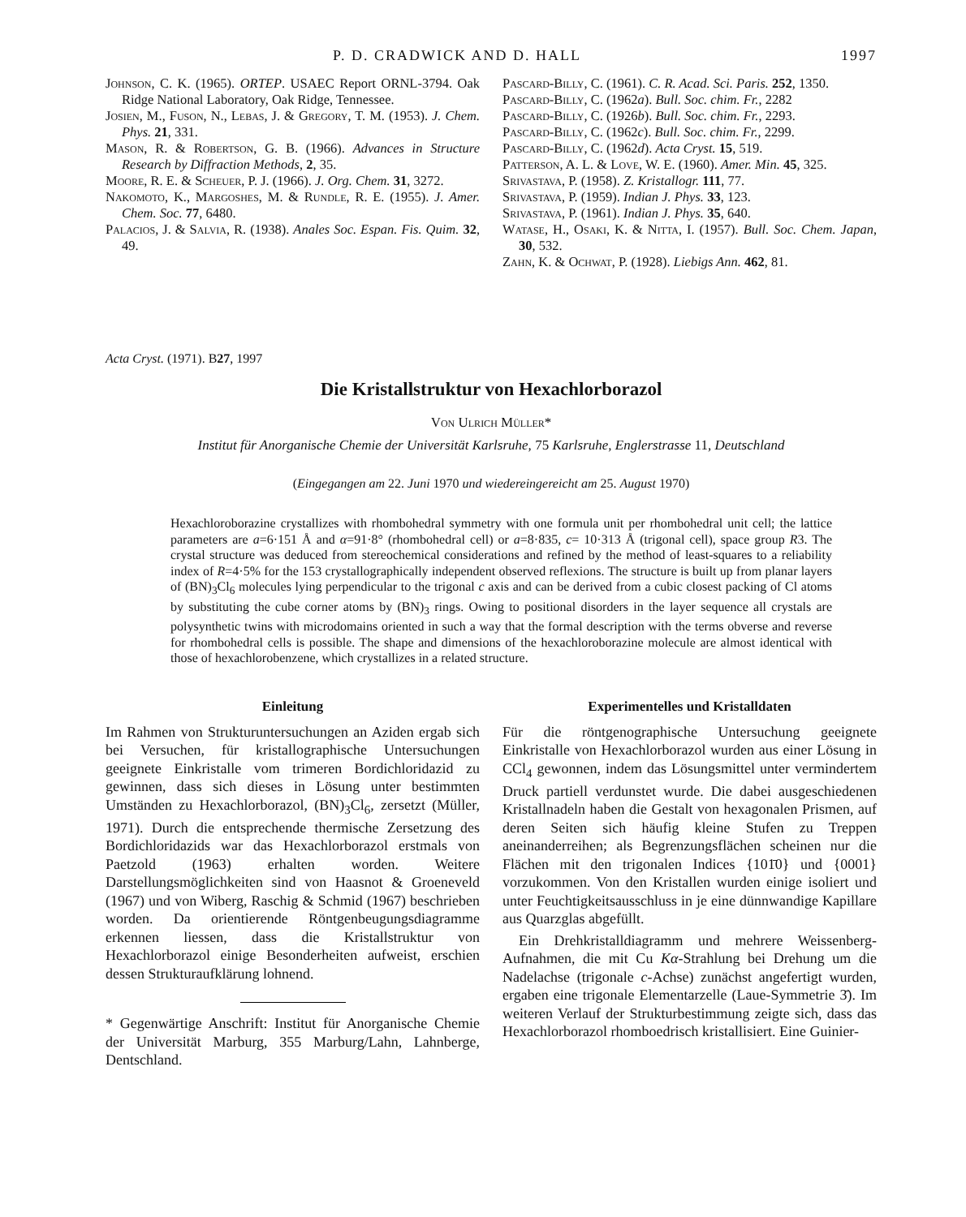P. D. CRADWICK AND D. HALL 1997
Johnson, C. K. (1965). ORTEP. USAEC Report ORNL-3794. Oak Ridge National Laboratory, Oak Ridge, Tennessee.
Josien, M., Fuson, N., Lebas, J. & Gregory, T. M. (1953). J. Chem. Phys. 21, 331.
Mason, R. & Robertson, G. B. (1966). Advances in Structure Research by Diffraction Methods, 2, 35.
Moore, R. E. & Scheuer, P. J. (1966). J. Org. Chem. 31, 3272.
Nakomoto, K., Margoshes, M. & Rundle, R. E. (1955). J. Amer. Chem. Soc. 77, 6480.
Palacios, J. & Salvia, R. (1938). Anales Soc. Espan. Fis. Quim. 32, 49.
Pascard-Billy, C. (1961). C. R. Acad. Sci. Paris. 252, 1350.
Pascard-Billy, C. (1962a). Bull. Soc. chim. Fr., 2282
Pascard-Billy, C. (1926b). Bull. Soc. chim. Fr., 2293.
Pascard-Billy, C. (1962c). Bull. Soc. chim. Fr., 2299.
Pascard-Billy, C. (1962d). Acta Cryst. 15, 519.
Patterson, A. L. & Love, W. E. (1960). Amer. Min. 45, 325.
Srivastava, P. (1958). Z. Kristallogr. 111, 77.
Srivastava, P. (1959). Indian J. Phys. 33, 123.
Srivastava, P. (1961). Indian J. Phys. 35, 640.
Watase, H., Osaki, K. & Nitta, I. (1957). Bull. Soc. Chem. Japan, 30, 532.
Zahn, K. & Ochwat, P. (1928). Liebigs Ann. 462, 81.
Acta Cryst. (1971). B27, 1997
Die Kristallstruktur von Hexachlorborazol
Von Ulrich Müller*
Institut für Anorganische Chemie der Universität Karlsruhe, 75 Karlsruhe, Englerstrasse 11, Deutschland
(Eingegangen am 22. Juni 1970 und wiedereingereicht am 25. August 1970)
Hexachloroborazine crystallizes with rhombohedral symmetry with one formula unit per rhombohedral unit cell; the lattice parameters are a=6·151 Å and α=91·8° (rhombohedral cell) or a=8·835, c= 10·313 Å (trigonal cell), space group R3. The crystal structure was deduced from stereochemical considerations and refined by the method of least-squares to a reliability index of R=4·5% for the 153 crystallographically independent observed reflexions. The structure is built up from planar layers of (BN)<sub>3</sub>Cl<sub>6</sub> molecules lying perpendicular to the trigonal c axis and can be derived from a cubic closest packing of Cl atoms by substituting the cube corner atoms by (BN)<sub>3</sub> rings. Owing to positional disorders in the layer sequence all crystals are polysynthetic twins with microdomains oriented in such a way that the formal description with the terms obverse and reverse for rhombohedral cells is possible. The shape and dimensions of the hexachloroborazine molecule are almost identical with those of hexachlorobenzene, which crystallizes in a related structure.
Einleitung
Im Rahmen von Strukturuntersuchungen an Aziden ergab sich bei Versuchen, für kristallographische Untersuchungen geeignete Einkristalle vom trimeren Bordichloridazid zu gewinnen, dass sich dieses in Lösung unter bestimmten Umständen zu Hexachlorborazol, (BN)<sub>3</sub>Cl<sub>6</sub>, zersetzt (Müller, 1971). Durch die entsprechende thermische Zersetzung des Bordichloridazids war das Hexachlorborazol erstmals von Paetzold (1963) erhalten worden. Weitere Darstellungsmöglichkeiten sind von Haasnot & Groeneveld (1967) und von Wiberg, Raschig & Schmid (1967) beschrieben worden. Da orientierende Röntgenbeugungsdiagramme erkennen liessen, dass die Kristallstruktur von Hexachlorborazol einige Besonderheiten aufweist, erschien dessen Strukturaufklärung lohnend.
* Gegenwärtige Anschrift: Institut für Anorganische Chemie der Universität Marburg, 355 Marburg/Lahn, Lahnberge, Dentschland.
Experimentelles und Kristalldaten
Für die röntgenographische Untersuchung geeignete Einkristalle von Hexachlorborazol wurden aus einer Lösung in CCl<sub>4</sub> gewonnen, indem das Lösungsmittel unter vermindertem Druck partiell verdunstet wurde. Die dabei ausgeschiedenen Kristallnadeln haben die Gestalt von hexagonalen Prismen, auf deren Seiten sich häufig kleine Stufen zu Treppen aneinanderreihen; als Begrenzungsflächen scheinen nur die Flächen mit den trigonalen Indices {101̄0} und {0001} vorzukommen. Von den Kristallen wurden einige isoliert und unter Feuchtigkeitsausschluss in je eine dünnwandige Kapillare aus Quarzglas abgefüllt.
Ein Drehkristalldiagramm und mehrere Weissenberg-Aufnahmen, die mit Cu Kα-Strahlung bei Drehung um die Nadelachse (trigonale c-Achse) zunächst angefertigt wurden, ergaben eine trigonale Elementarzelle (Laue-Symmetrie 3̄). Im weiteren Verlauf der Strukturbestimmung zeigte sich, dass das Hexachlorborazol rhomboedrisch kristallisiert. Eine Guinier-